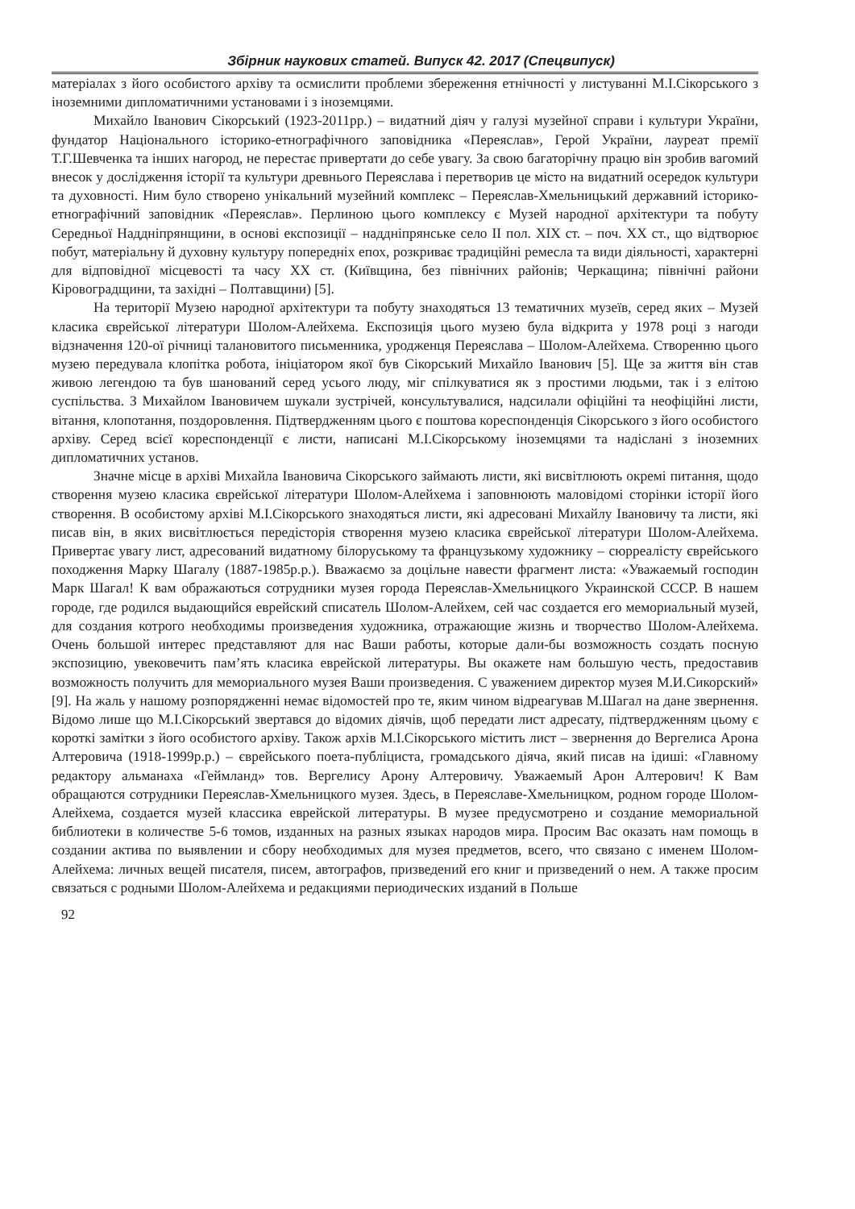Збірник наукових статей. Випуск 42. 2017 (Спецвипуск)
матеріалах з його особистого архіву та осмислити проблеми збереження етнічності у листуванні М.І.Сікорського з іноземними дипломатичними установами і з іноземцями.
Михайло Іванович Сікорський (1923-2011рр.) – видатний діяч у галузі музейної справи і культури України, фундатор Національного історико-етнографічного заповідника «Переяслав», Герой України, лауреат премії Т.Г.Шевченка та інших нагород, не перестає привертати до себе увагу. За свою багаторічну працю він зробив вагомий внесок у дослідження історії та культури древнього Переяслава і перетворив це місто на видатний осередок культури та духовності. Ним було створено унікальний музейний комплекс – Переяслав-Хмельницький державний історико-етнографічний заповідник «Переяслав». Перлиною цього комплексу є Музей народної архітектури та побуту Середньої Наддніпрянщини, в основі експозиції – наддніпрянське село ІІ пол. ХІХ ст. – поч. ХХ ст., що відтворює побут, матеріальну й духовну культуру попередніх епох, розкриває традиційні ремесла та види діяльності, характерні для відповідної місцевості та часу ХХ ст. (Київщина, без північних районів; Черкащина; північні райони Кіровоградщини, та західні – Полтавщини) [5].
На території Музею народної архітектури та побуту знаходяться 13 тематичних музеїв, серед яких – Музей класика єврейської літератури Шолом-Алейхема. Експозиція цього музею була відкрита у 1978 році з нагоди відзначення 120-ої річниці талановитого письменника, уродженця Переяслава – Шолом-Алейхема. Створенню цього музею передувала клопітка робота, ініціатором якої був Сікорський Михайло Іванович [5]. Ще за життя він став живою легендою та був шанований серед усього люду, міг спілкуватися як з простими людьми, так і з елітою суспільства. З Михайлом Івановичем шукали зустрічей, консультувалися, надсилали офіційні та неофіційні листи, вітання, клопотання, поздоровлення. Підтвердженням цього є поштова кореспонденція Сікорського з його особистого архіву. Серед всієї кореспонденції є листи, написані М.І.Сікорському іноземцями та надіслані з іноземних дипломатичних установ.
Значне місце в архіві Михайла Івановича Сікорського займають листи, які висвітлюють окремі питання, щодо створення музею класика єврейської літератури Шолом-Алейхема і заповнюють маловідомі сторінки історії його створення. В особистому архіві М.І.Сікорського знаходяться листи, які адресовані Михайлу Івановичу та листи, які писав він, в яких висвітлюється передісторія створення музею класика єврейської літератури Шолом-Алейхема. Привертає увагу лист, адресований видатному білоруському та французькому художнику – сюрреалісту єврейського походження Марку Шагалу (1887-1985р.р.). Вважаємо за доцільне навести фрагмент листа: «Уважаемый господин Марк Шагал! К вам ображаються сотрудники музея города Переяслав-Хмельницкого Украинской СССР. В нашем городе, где родился выдающийся еврейский списатель Шолом-Алейхем, сей час создается его мемориальный музей, для создания котрого необходимы произведения художника, отражающие жизнь и творчество Шолом-Алейхема. Очень большой интерес представляют для нас Ваши работы, которые дали-бы возможность создать посную экспозицию, увековечить пам’ять класика еврейской литературы. Вы окажете нам большую честь, предоставив возможность получить для мемориального музея Ваши произведения. С уважением директор музея М.И.Сикорский» [9]. На жаль у нашому розпорядженні немає відомостей про те, яким чином відреагував М.Шагал на дане звернення. Відомо лише що М.І.Сікорський звертався до відомих діячів, щоб передати лист адресату, підтвердженням цьому є короткі замітки з його особистого архіву. Також архів М.І.Сікорського містить лист – звернення до Вергелиса Арона Алтеровича (1918-1999р.р.) – єврейського поета-публіциста, громадського діяча, який писав на ідиші: «Главному редактору альманаха «Геймланд» тов. Вергелису Арону Алтеровичу. Уважаемый Арон Алтерович! К Вам обращаются сотрудники Переяслав-Хмельницкого музея. Здесь, в Переяславе-Хмельницком, родном городе Шолом-Алейхема, создается музей классика еврейской литературы. В музее предусмотрено и создание мемориальной библиотеки в количестве 5-6 томов, изданных на разных языках народов мира. Просим Вас оказать нам помощь в создании актива по выявлении и сбору необходимых для музея предметов, всего, что связано с именем Шолом-Алейхема: личных вещей писателя, писем, автографов, призведений его книг и призведений о нем. А также просим связаться с родными Шолом-Алейхема и редакциями периодических изданий в Польше
92